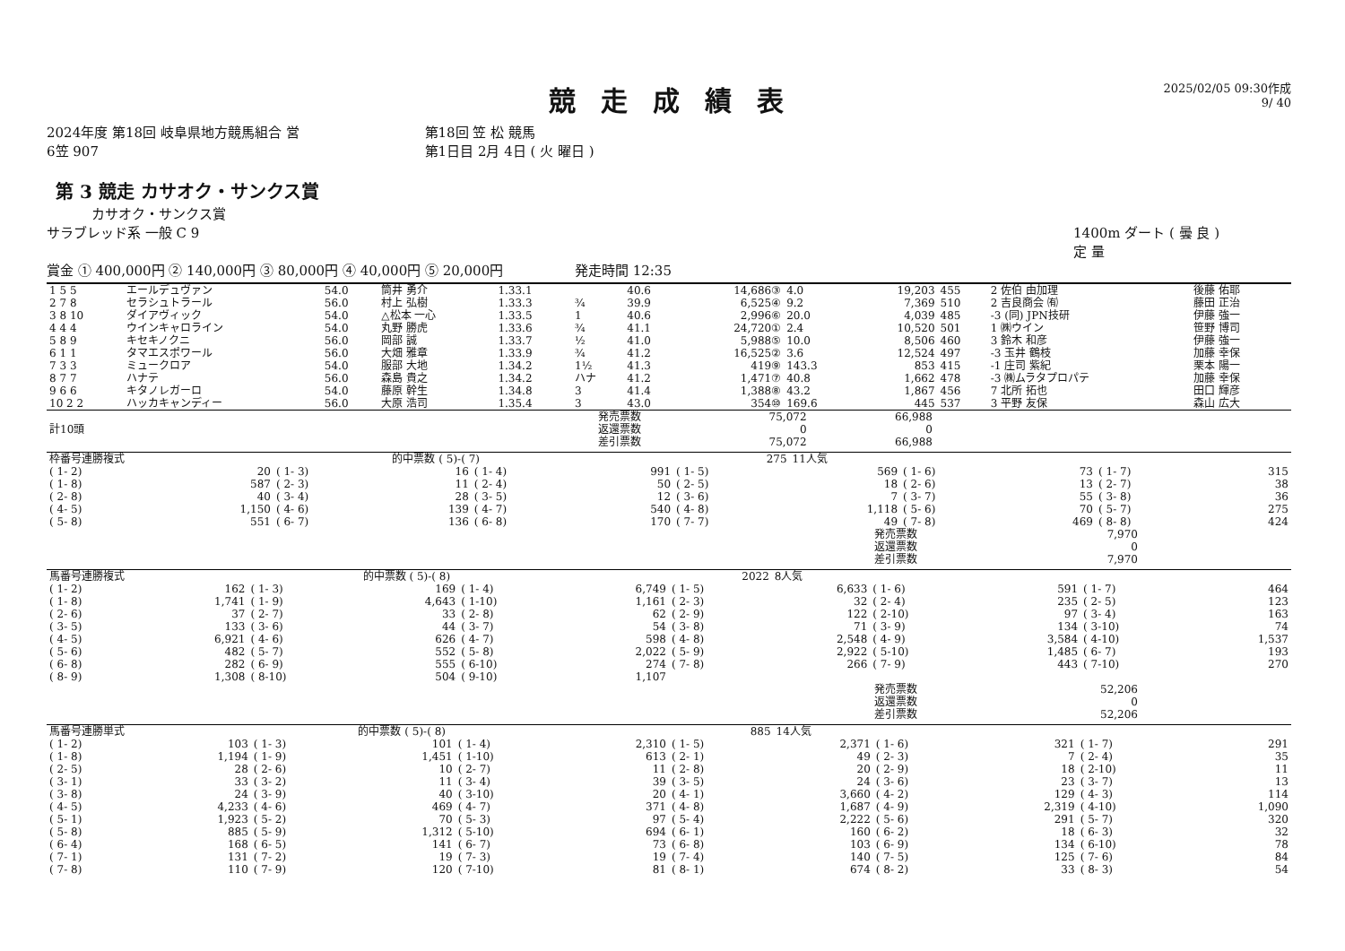競走成績表
2025/02/05 09:30作成
9/ 40
2024年度 第18回 岐阜県地方競馬組合 営
6笠 907
第18回 笠 松 競馬
第1日目 2月 4日 ( 火 曜日 )
第 3 競走 カサオク・サンクス賞
カサオク・サンクス賞
サラブレッド系 一般 C 9 1400m ダート ( 曇 良 )
定 量
賞金 ① 400,000円 ② 140,000円 ③ 80,000円 ④ 40,000円 ⑤ 20,000円 　　　　　発走時間 12:35
| 1 5 5 | エールデュヴァン | 54.0 | 筒井 勇介 | 1.33.1 | | 40.6 | 14,686③ | 4.0 | 19,203 | 455 | 2 佐伯 由加理 | 後藤 佑耶 |
| 2 7 8 | セラシュトラール | 56.0 | 村上 弘樹 | 1.33.3 | ¾ | 39.9 | 6,525④ | 9.2 | 7,369 | 510 | 2 吉良商会 ㈲ | 藤田 正治 |
| 3 8 10 | ダイアヴィック | 54.0 | △松本 一心 | 1.33.5 | 1 | 40.6 | 2,996⑥ | 20.0 | 4,039 | 485 | -3 (同) JPN技研 | 伊藤 強一 |
| 4 4 4 | ウインキャロライン | 54.0 | 丸野 勝虎 | 1.33.6 | ¾ | 41.1 | 24,720① | 2.4 | 10,520 | 501 | 1 ㈱ウイン | 笹野 博司 |
| 5 8 9 | キセキノクニ | 56.0 | 岡部 誠 | 1.33.7 | ½ | 41.0 | 5,988⑤ | 10.0 | 8,506 | 460 | 3 鈴木 和彦 | 伊藤 強一 |
| 6 1 1 | タマエスポワール | 56.0 | 大畑 雅章 | 1.33.9 | ¾ | 41.2 | 16,525② | 3.6 | 12,524 | 497 | -3 玉井 鶴枝 | 加藤 幸保 |
| 7 3 3 | ミュークロア | 54.0 | 服部 大地 | 1.34.2 | 1½ | 41.3 | 419⑨ | 143.3 | 853 | 415 | -1 庄司 紫紀 | 栗本 陽一 |
| 8 7 7 | ハナテ | 56.0 | 森島 貴之 | 1.34.2 | ハナ | 41.2 | 1,471⑦ | 40.8 | 1,662 | 478 | -3 ㈱ムラタプロパテ | 加藤 幸保 |
| 9 6 6 | キタノレガーロ | 54.0 | 藤原 幹生 | 1.34.8 | 3 | 41.4 | 1,388⑧ | 43.2 | 1,867 | 456 | 7 北所 拓也 | 田口 輝彦 |
| 10 2 2 | ハッカキャンディー | 56.0 | 大原 浩司 | 1.35.4 | 3 | 43.0 | 354⑩ | 169.6 | 445 | 537 | 3 平野 友保 | 森山 広大 |
| 計10頭 | 発売票数 返還票数 差引票数 | 75,072 0 75,072 | 66,988 0 66,988 |
| 枠番号連勝複式 | | | 的中票数 ( 5)-( 7) | | | 275 | 11人気 | | | | |
| ( 1- 2) | 20 | ( 1- 3) | 16 | ( 1- 4) | 991 | ( 1- 5) | 569 | ( 1- 6) | 73 | ( 1- 7) | 315 |
| ( 1- 8) | 587 | ( 2- 3) | 11 | ( 2- 4) | 50 | ( 2- 5) | 18 | ( 2- 6) | 13 | ( 2- 7) | 38 |
| ( 2- 8) | 40 | ( 3- 4) | 28 | ( 3- 5) | 12 | ( 3- 6) | 7 | ( 3- 7) | 55 | ( 3- 8) | 36 |
| ( 4- 5) | 1,150 | ( 4- 6) | 139 | ( 4- 7) | 540 | ( 4- 8) | 1,118 | ( 5- 6) | 70 | ( 5- 7) | 275 |
| ( 5- 8) | 551 | ( 6- 7) | 136 | ( 6- 8) | 170 | ( 7- 7) | 49 | ( 7- 8) | 469 | ( 8- 8) | 424 |
| 発売票数 返還票数 差引票数 | 7,970 0 7,970 |
| 馬番号連勝複式 | | | 的中票数 ( 5)-( 8) | | | 2022 | 8人気 | | | | |
| ( 1- 2) | 162 | ( 1- 3) | 169 | ( 1- 4) | 6,749 | ( 1- 5) | 6,633 | ( 1- 6) | 591 | ( 1- 7) | 464 |
| ( 1- 8) | 1,741 | ( 1- 9) | 4,643 | ( 1-10) | 1,161 | ( 2- 3) | 32 | ( 2- 4) | 235 | ( 2- 5) | 123 |
| ( 2- 6) | 37 | ( 2- 7) | 33 | ( 2- 8) | 62 | ( 2- 9) | 122 | ( 2-10) | 97 | ( 3- 4) | 163 |
| ( 3- 5) | 133 | ( 3- 6) | 44 | ( 3- 7) | 54 | ( 3- 8) | 71 | ( 3- 9) | 134 | ( 3-10) | 74 |
| ( 4- 5) | 6,921 | ( 4- 6) | 626 | ( 4- 7) | 598 | ( 4- 8) | 2,548 | ( 4- 9) | 3,584 | ( 4-10) | 1,537 |
| ( 5- 6) | 482 | ( 5- 7) | 552 | ( 5- 8) | 2,022 | ( 5- 9) | 2,922 | ( 5-10) | 1,485 | ( 6- 7) | 193 |
| ( 6- 8) | 282 | ( 6- 9) | 555 | ( 6-10) | 274 | ( 7- 8) | 266 | ( 7- 9) | 443 | ( 7-10) | 270 |
| ( 8- 9) | 1,308 | ( 8-10) | 504 | ( 9-10) | 1,107 | | | | | | |
| 発売票数 返還票数 差引票数 | 52,206 0 52,206 |
| 馬番号連勝単式 | | | 的中票数 ( 5)-( 8) | | | 885 | 14人気 | | | | |
| ( 1- 2) | 103 | ( 1- 3) | 101 | ( 1- 4) | 2,310 | ( 1- 5) | 2,371 | ( 1- 6) | 321 | ( 1- 7) | 291 |
| ( 1- 8) | 1,194 | ( 1- 9) | 1,451 | ( 1-10) | 613 | ( 2- 1) | 49 | ( 2- 3) | 7 | ( 2- 4) | 35 |
| ( 2- 5) | 28 | ( 2- 6) | 10 | ( 2- 7) | 11 | ( 2- 8) | 20 | ( 2- 9) | 18 | ( 2-10) | 11 |
| ( 3- 1) | 33 | ( 3- 2) | 11 | ( 3- 4) | 39 | ( 3- 5) | 24 | ( 3- 6) | 23 | ( 3- 7) | 13 |
| ( 3- 8) | 24 | ( 3- 9) | 40 | ( 3-10) | 20 | ( 4- 1) | 3,660 | ( 4- 2) | 129 | ( 4- 3) | 114 |
| ( 4- 5) | 4,233 | ( 4- 6) | 469 | ( 4- 7) | 371 | ( 4- 8) | 1,687 | ( 4- 9) | 2,319 | ( 4-10) | 1,090 |
| ( 5- 1) | 1,923 | ( 5- 2) | 70 | ( 5- 3) | 97 | ( 5- 4) | 2,222 | ( 5- 6) | 291 | ( 5- 7) | 320 |
| ( 5- 8) | 885 | ( 5- 9) | 1,312 | ( 5-10) | 694 | ( 6- 1) | 160 | ( 6- 2) | 18 | ( 6- 3) | 32 |
| ( 6- 4) | 168 | ( 6- 5) | 141 | ( 6- 7) | 73 | ( 6- 8) | 103 | ( 6- 9) | 134 | ( 6-10) | 78 |
| ( 7- 1) | 131 | ( 7- 2) | 19 | ( 7- 3) | 19 | ( 7- 4) | 140 | ( 7- 5) | 125 | ( 7- 6) | 84 |
| ( 7- 8) | 110 | ( 7- 9) | 120 | ( 7-10) | 81 | ( 8- 1) | 674 | ( 8- 2) | 33 | ( 8- 3) | 54 |